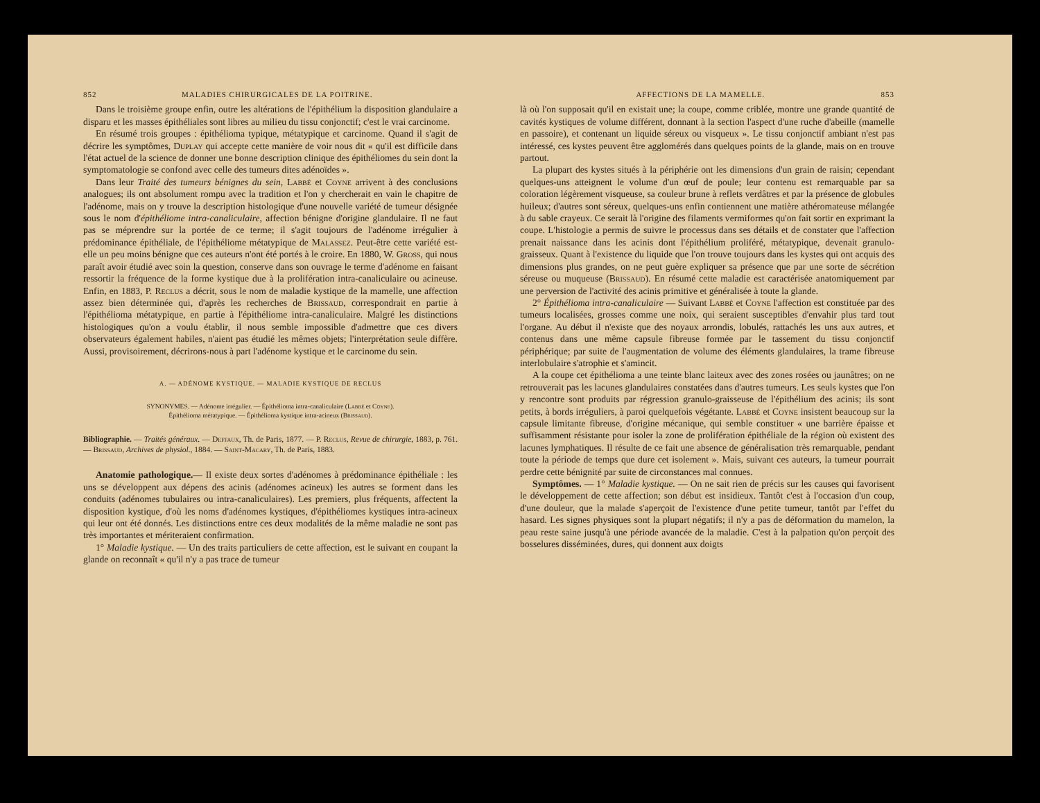852 MALADIES CHIRURGICALES DE LA POITRINE.
Dans le troisième groupe enfin, outre les altérations de l'épithélium la disposition glandulaire a disparu et les masses épithéliales sont libres au milieu du tissu conjonctif; c'est le vrai carcinome.
En résumé trois groupes : épithélioma typique, métatypique et carcinome. Quand il s'agit de décrire les symptômes, Duplay qui accepte cette manière de voir nous dit « qu'il est difficile dans l'état actuel de la science de donner une bonne description clinique des épithéliomes du sein dont la symptomatologie se confond avec celle des tumeurs dites adénoïdes ».
Dans leur Traité des tumeurs bénignes du sein, Labbé et Coyne arrivent à des conclusions analogues; ils ont absolument rompu avec la tradition et l'on y chercherait en vain le chapitre de l'adénome, mais on y trouve la description histologique d'une nouvelle variété de tumeur désignée sous le nom d'épithéliome intra-canaliculaire, affection bénigne d'origine glandulaire. Il ne faut pas se méprendre sur la portée de ce terme; il s'agit toujours de l'adénome irrégulier à prédominance épithéliale, de l'épithéliome métatypique de Malassez. Peut-être cette variété est-elle un peu moins bénigne que ces auteurs n'ont été portés à le croire. En 1880, W. Gross, qui nous paraît avoir étudié avec soin la question, conserve dans son ouvrage le terme d'adénome en faisant ressortir la fréquence de la forme kystique due à la prolifération intra-canaliculaire ou acineuse. Enfin, en 1883, P. Reclus a décrit, sous le nom de maladie kystique de la mamelle, une affection assez bien déterminée qui, d'après les recherches de Brissaud, correspondrait en partie à l'épithélioma métatypique, en partie à l'épithéliome intra-canaliculaire. Malgré les distinctions histologiques qu'on a voulu établir, il nous semble impossible d'admettre que ces divers observateurs également habiles, n'aient pas étudié les mêmes objets; l'interprétation seule diffère. Aussi, provisoirement, décrirons-nous à part l'adénome kystique et le carcinome du sein.
A. — ADÉNOME KYSTIQUE. — MALADIE KYSTIQUE DE RECLUS
SYNONYMES. — Adénome irrégulier. — Épithélioma intra-canaliculaire (Labbé et Coyne).
Épithélioma métatypique. — Épithélioma kystique intra-acineux (Brissaud).
Bibliographie. — Traités généraux. — Deffaux, Th. de Paris, 1877. — P. Reclus, Revue de chirurgie, 1883, p. 761. — Brissaud, Archives de physiol., 1884. — Saint-Macary, Th. de Paris, 1883.
Anatomie pathologique.— Il existe deux sortes d'adénomes à prédominance épithéliale : les uns se développent aux dépens des acinis (adénomes acineux) les autres se forment dans les conduits (adénomes tubulaires ou intra-canaliculaires). Les premiers, plus fréquents, affectent la disposition kystique, d'où les noms d'adénomes kystiques, d'épithéliomes kystiques intra-acineux qui leur ont été donnés. Les distinctions entre ces deux modalités de la même maladie ne sont pas très importantes et mériteraient confirmation.
1° Maladie kystique. — Un des traits particuliers de cette affection, est le suivant en coupant la glande on reconnaît « qu'il n'y a pas trace de tumeur
AFFECTIONS DE LA MAMELLE. 853
là où l'on supposait qu'il en existait une; la coupe, comme criblée, montre une grande quantité de cavités kystiques de volume différent, donnant à la section l'aspect d'une ruche d'abeille (mamelle en passoire), et contenant un liquide séreux ou visqueux ». Le tissu conjonctif ambiant n'est pas intéressé, ces kystes peuvent être agglomérés dans quelques points de la glande, mais on en trouve partout.
La plupart des kystes situés à la périphérie ont les dimensions d'un grain de raisin; cependant quelques-uns atteignent le volume d'un œuf de poule; leur contenu est remarquable par sa coloration légèrement visqueuse, sa couleur brune à reflets verdâtres et par la présence de globules huileux; d'autres sont séreux, quelques-uns enfin contiennent une matière athéromateuse mélangée à du sable crayeux. Ce serait là l'origine des filaments vermiformes qu'on fait sortir en exprimant la coupe. L'histologie a permis de suivre le processus dans ses détails et de constater que l'affection prenait naissance dans les acinis dont l'épithélium proliféré, métatypique, devenait granulo-graisseux. Quant à l'existence du liquide que l'on trouve toujours dans les kystes qui ont acquis des dimensions plus grandes, on ne peut guère expliquer sa présence que par une sorte de sécrétion séreuse ou muqueuse (Brissaud). En résumé cette maladie est caractérisée anatomiquement par une perversion de l'activité des acinis primitive et généralisée à toute la glande.
2° Épithélioma intra-canaliculaire — Suivant Labbé et Coyne l'affection est constituée par des tumeurs localisées, grosses comme une noix, qui seraient susceptibles d'envahir plus tard tout l'organe. Au début il n'existe que des noyaux arrondis, lobulés, rattachés les uns aux autres, et contenus dans une même capsule fibreuse formée par le tassement du tissu conjonctif périphérique; par suite de l'augmentation de volume des éléments glandulaires, la trame fibreuse interlobulaire s'atrophie et s'amincit.
A la coupe cet épithélioma a une teinte blanc laiteux avec des zones rosées ou jaunâtres; on ne retrouverait pas les lacunes glandulaires constatées dans d'autres tumeurs. Les seuls kystes que l'on y rencontre sont produits par régression granulo-graisseuse de l'épithélium des acinis; ils sont petits, à bords irréguliers, à paroi quelquefois végétante. Labbé et Coyne insistent beaucoup sur la capsule limitante fibreuse, d'origine mécanique, qui semble constituer « une barrière épaisse et suffisamment résistante pour isoler la zone de prolifération épithéliale de la région où existent des lacunes lymphatiques. Il résulte de ce fait une absence de généralisation très remarquable, pendant toute la période de temps que dure cet isolement ». Mais, suivant ces auteurs, la tumeur pourrait perdre cette bénignité par suite de circonstances mal connues.
Symptômes. — 1° Maladie kystique. — On ne sait rien de précis sur les causes qui favorisent le développement de cette affection; son début est insidieux. Tantôt c'est à l'occasion d'un coup, d'une douleur, que la malade s'aperçoit de l'existence d'une petite tumeur, tantôt par l'effet du hasard. Les signes physiques sont la plupart négatifs; il n'y a pas de déformation du mamelon, la peau reste saine jusqu'à une période avancée de la maladie. C'est à la palpation qu'on perçoit des bosselures disséminées, dures, qui donnent aux doigts